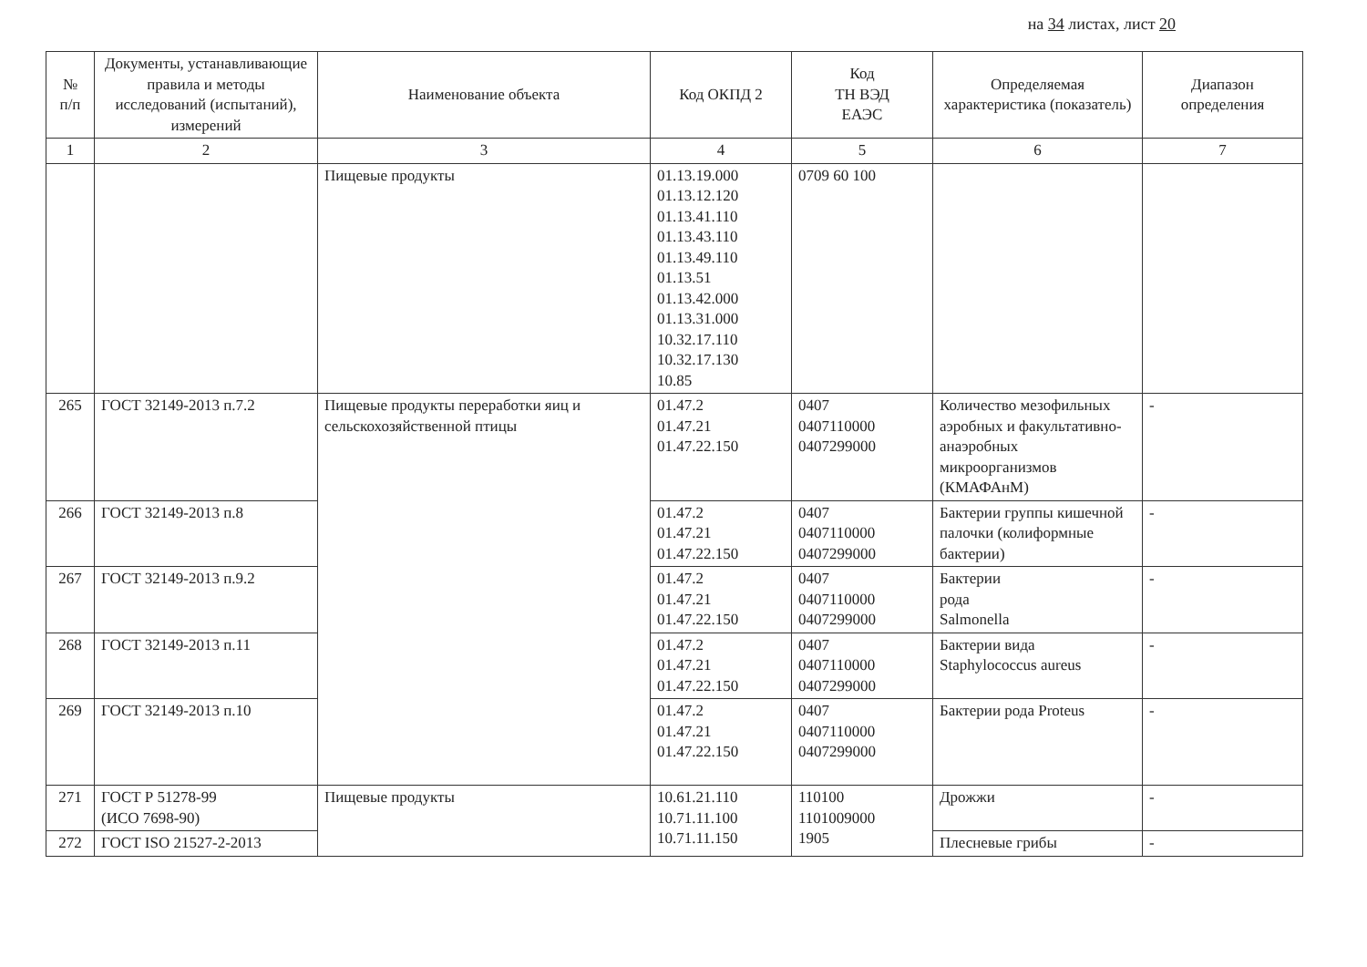на 34 листах, лист 20
| № п/п | Документы, устанавливающие правила и методы исследований (испытаний), измерений | Наименование объекта | Код ОКПД 2 | Код ТН ВЭД ЕАЭС | Определяемая характеристика (показатель) | Диапазон определения |
| --- | --- | --- | --- | --- | --- | --- |
| 1 | 2 | 3 | 4 | 5 | 6 | 7 |
| | | Пищевые продукты | 01.13.19.000 01.13.12.120 01.13.41.110 01.13.43.110 01.13.49.110 01.13.51 01.13.42.000 01.13.31.000 10.32.17.110 10.32.17.130 10.85 | 0709 60 100 | | |
| 265 | ГОСТ 32149-2013 п.7.2 | Пищевые продукты переработки яиц и сельскохозяйственной птицы | 01.47.2 01.47.21 01.47.22.150 | 0407 0407110000 0407299000 | Количество мезофильных аэробных и факультативно-анаэробных микроорганизмов (КМАФАнМ) | - |
| 266 | ГОСТ 32149-2013 п.8 | | 01.47.2 01.47.21 01.47.22.150 | 0407 0407110000 0407299000 | Бактерии группы кишечной палочки (колиформные бактерии) | - |
| 267 | ГОСТ 32149-2013 п.9.2 | | 01.47.2 01.47.21 01.47.22.150 | 0407 0407110000 0407299000 | Бактерии рода Salmonella | - |
| 268 | ГОСТ 32149-2013 п.11 | | 01.47.2 01.47.21 01.47.22.150 | 0407 0407110000 0407299000 | Бактерии вида Staphylococcus aureus | - |
| 269 | ГОСТ 32149-2013 п.10 | | 01.47.2 01.47.21 01.47.22.150 | 0407 0407110000 0407299000 | Бактерии рода Proteus | - |
| 271 | ГОСТ Р 51278-99 (ИСО 7698-90) | Пищевые продукты | 10.61.21.110 10.71.11.100 10.71.11.150 | 110100 1101009000 1905 | Дрожжи | - |
| 272 | ГОСТ ISO 21527-2-2013 | | | | Плесневые грибы | - |